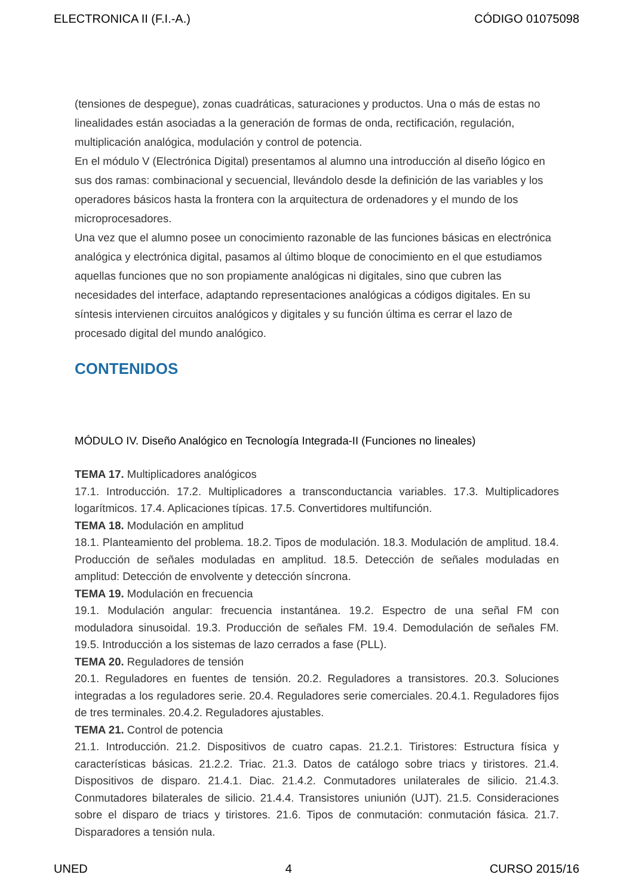ELECTRONICA II (F.I.-A.) CÓDIGO 01075098
(tensiones de despegue), zonas cuadráticas, saturaciones y productos. Una o más de estas no linealidades están asociadas a la generación de formas de onda, rectificación, regulación, multiplicación analógica, modulación y control de potencia.
En el módulo V (Electrónica Digital) presentamos al alumno una introducción al diseño lógico en sus dos ramas: combinacional y secuencial, llevándolo desde la definición de las variables y los operadores básicos hasta la frontera con la arquitectura de ordenadores y el mundo de los microprocesadores.
Una vez que el alumno posee un conocimiento razonable de las funciones básicas en electrónica analógica y electrónica digital, pasamos al último bloque de conocimiento en el que estudiamos aquellas funciones que no son propiamente analógicas ni digitales, sino que cubren las necesidades del interface, adaptando representaciones analógicas a códigos digitales. En su síntesis intervienen circuitos analógicos y digitales y su función última es cerrar el lazo de procesado digital del mundo analógico.
CONTENIDOS
MÓDULO IV. Diseño Analógico en Tecnología Integrada-II (Funciones no lineales)
TEMA 17. Multiplicadores analógicos
17.1. Introducción. 17.2. Multiplicadores a transconductancia variables. 17.3. Multiplicadores logarítmicos. 17.4. Aplicaciones típicas. 17.5. Convertidores multifunción.
TEMA 18. Modulación en amplitud
18.1. Planteamiento del problema. 18.2. Tipos de modulación. 18.3. Modulación de amplitud. 18.4. Producción de señales moduladas en amplitud. 18.5. Detección de señales moduladas en amplitud: Detección de envolvente y detección síncrona.
TEMA 19. Modulación en frecuencia
19.1. Modulación angular: frecuencia instantánea. 19.2. Espectro de una señal FM con moduladora sinusoidal. 19.3. Producción de señales FM. 19.4. Demodulación de señales FM. 19.5. Introducción a los sistemas de lazo cerrados a fase (PLL).
TEMA 20. Reguladores de tensión
20.1. Reguladores en fuentes de tensión. 20.2. Reguladores a transistores. 20.3. Soluciones integradas a los reguladores serie. 20.4. Reguladores serie comerciales. 20.4.1. Reguladores fijos de tres terminales. 20.4.2. Reguladores ajustables.
TEMA 21. Control de potencia
21.1. Introducción. 21.2. Dispositivos de cuatro capas. 21.2.1. Tiristores: Estructura física y características básicas. 21.2.2. Triac. 21.3. Datos de catálogo sobre triacs y tiristores. 21.4. Dispositivos de disparo. 21.4.1. Diac. 21.4.2. Conmutadores unilaterales de silicio. 21.4.3. Conmutadores bilaterales de silicio. 21.4.4. Transistores uniunión (UJT). 21.5. Consideraciones sobre el disparo de triacs y tiristores. 21.6. Tipos de conmutación: conmutación fásica. 21.7. Disparadores a tensión nula.
UNED 4 CURSO 2015/16